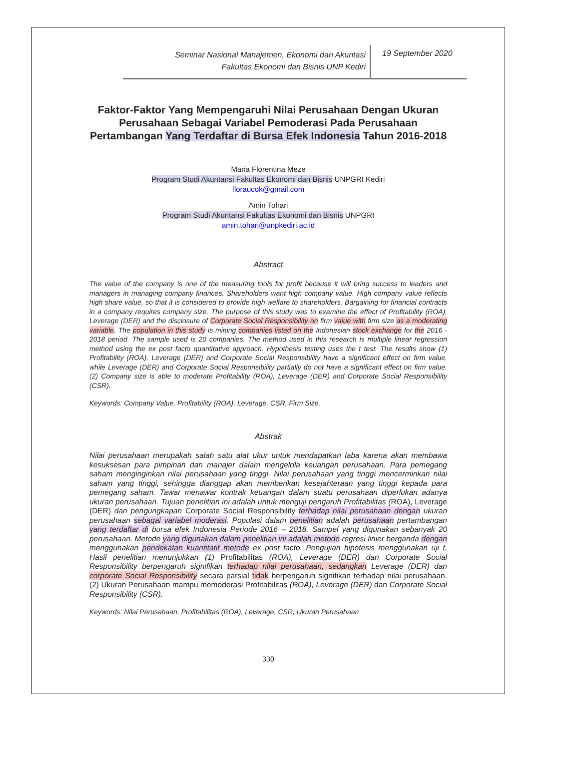Seminar Nasional Manajemen, Ekonomi dan Akuntasi
Fakultas Ekonomi dan Bisnis UNP Kediri
19 September 2020
Faktor-Faktor Yang Mempengaruhi Nilai Perusahaan Dengan Ukuran Perusahaan Sebagai Variabel Pemoderasi Pada Perusahaan Pertambangan Yang Terdaftar di Bursa Efek Indonesia Tahun 2016-2018
Maria Florentina Meze
Program Studi Akuntansi Fakultas Ekonomi dan Bisnis UNPGRI Kediri
floraucok@gmail.com
Amin Tohari
Program Studi Akuntansi Fakultas Ekonomi dan Bisnis UNPGRI
amin.tohari@unpkediri.ac.id
Abstract
The value of the company is one of the measuring tools for profit because it will bring success to leaders and managers in managing company finances. Shareholders want high company value. High company value reflects high share value, so that it is considered to provide high welfare to shareholders. Bargaining for financial contracts in a company requires company size. The purpose of this study was to examine the effect of Profitability (ROA), Leverage (DER) and the disclosure of Corporate Social Responsibility on firm value with firm size as a moderating variable. The population in this study is mining companies listed on the Indonesian stock exchange for the 2016 - 2018 period. The sample used is 20 companies. The method used in this research is multiple linear regression method using the ex post facto quantitative approach. Hypothesis testing uses the t test. The results show (1) Profitability (ROA), Leverage (DER) and Corporate Social Responsibility have a significant effect on firm value, while Leverage (DER) and Corporate Social Responsibility partially do not have a significant effect on firm value. (2) Company size is able to moderate Profitability (ROA), Leverage (DER) and Corporate Social Responsibility (CSR).
Keywords: Company Value, Profitability (ROA), Leverage, CSR, Firm Size.
Abstrak
Nilai perusahaan merupakah salah satu alat ukur untuk mendapatkan laba karena akan membawa kesuksesan para pimpinan dan manajer dalam mengelola keuangan perusahaan. Para pemegang saham menginginkan nilai perusahaan yang tinggi. Nilai perusahaan yang tinggi mencerminkan nilai saham yang tinggi, sehingga dianggap akan memberikan kesejahteraan yang tinggi kepada para pemegang saham. Tawar menawar kontrak keuangan dalam suatu perusahaan diperlukan adanya ukuran perusahaan. Tujuan penelitian ini adalah untuk menguji pengaruh Profitabilitas (ROA), Leverage (DER) dan pengungkapan Corporate Social Responsibility terhadap nilai perusahaan dengan ukuran perusahaan sebagai variabel moderasi. Populasi dalam penelitian adalah perusahaan pertambangan yang terdaftar di bursa efek Indonesia Periode 2016 – 2018. Sampel yang digunakan sebanyak 20 perusahaan. Metode yang digunakan dalam penelitian ini adalah metode regresi linier berganda dengan menggunakan pendekatan kuantitatif metode ex post facto. Pengujian hipotesis menggunakan uji t, Hasil penelitian menunjukkan (1) Profitabilitas (ROA), Leverage (DER) dan Corporate Social Responsibility berpengaruh signifikan terhadap nilai perusahaan, sedangkan Leverage (DER) dan corporate Social Responsibility secara parsial tidak berpengaruh signifikan terhadap nilai perusahaan. (2) Ukuran Perusahaan mampu memoderasi Profitabilitas (ROA), Leverage (DER) dan Corporate Social Responsibility (CSR).
Keywords: Nilai Perusahaan, Profitabilitas (ROA), Leverage, CSR, Ukuran Perusahaan
330